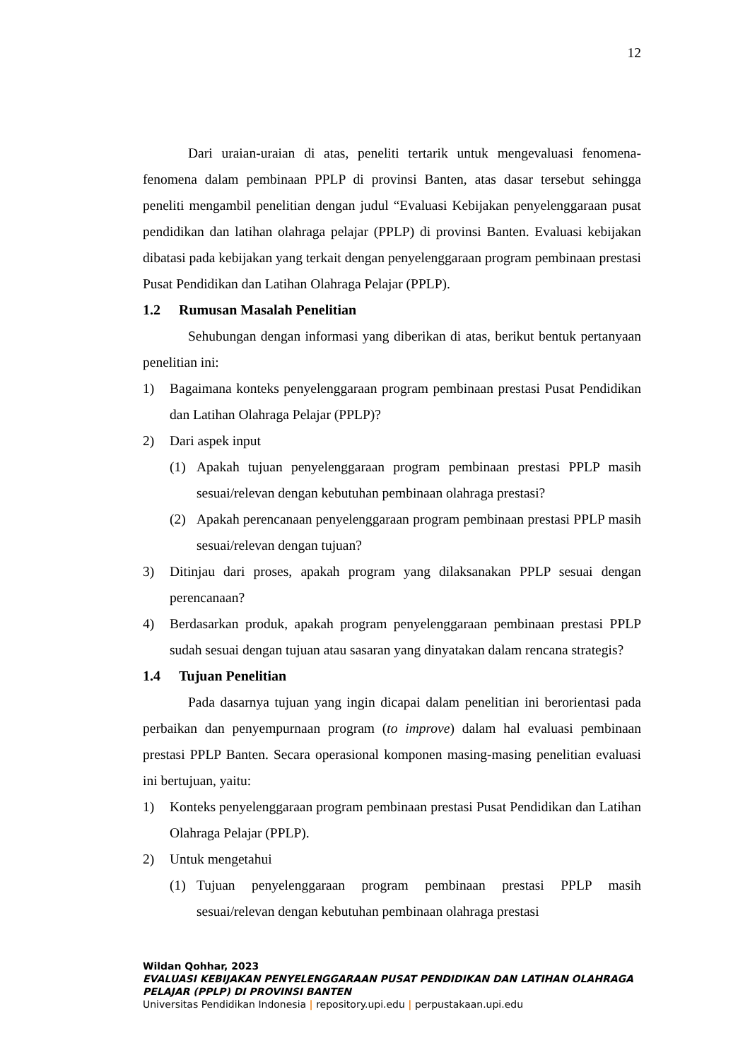12
Dari uraian-uraian di atas, peneliti tertarik untuk mengevaluasi fenomena-fenomena dalam pembinaan PPLP di provinsi Banten, atas dasar tersebut sehingga peneliti mengambil penelitian dengan judul “Evaluasi Kebijakan penyelenggaraan pusat pendidikan dan latihan olahraga pelajar (PPLP) di provinsi Banten. Evaluasi kebijakan dibatasi pada kebijakan yang terkait dengan penyelenggaraan program pembinaan prestasi Pusat Pendidikan dan Latihan Olahraga Pelajar (PPLP).
1.2 Rumusan Masalah Penelitian
Sehubungan dengan informasi yang diberikan di atas, berikut bentuk pertanyaan penelitian ini:
1) Bagaimana konteks penyelenggaraan program pembinaan prestasi Pusat Pendidikan dan Latihan Olahraga Pelajar (PPLP)?
2) Dari aspek input
(1) Apakah tujuan penyelenggaraan program pembinaan prestasi PPLP masih sesuai/relevan dengan kebutuhan pembinaan olahraga prestasi?
(2) Apakah perencanaan penyelenggaraan program pembinaan prestasi PPLP masih sesuai/relevan dengan tujuan?
3) Ditinjau dari proses, apakah program yang dilaksanakan PPLP sesuai dengan perencanaan?
4) Berdasarkan produk, apakah program penyelenggaraan pembinaan prestasi PPLP sudah sesuai dengan tujuan atau sasaran yang dinyatakan dalam rencana strategis?
1.4 Tujuan Penelitian
Pada dasarnya tujuan yang ingin dicapai dalam penelitian ini berorientasi pada perbaikan dan penyempurnaan program (to improve) dalam hal evaluasi pembinaan prestasi PPLP Banten. Secara operasional komponen masing-masing penelitian evaluasi ini bertujuan, yaitu:
1) Konteks penyelenggaraan program pembinaan prestasi Pusat Pendidikan dan Latihan Olahraga Pelajar (PPLP).
2) Untuk mengetahui
(1) Tujuan penyelenggaraan program pembinaan prestasi PPLP masih sesuai/relevan dengan kebutuhan pembinaan olahraga prestasi
Wildan Qohhar, 2023
EVALUASI KEBIJAKAN PENYELENGGARAAN PUSAT PENDIDIKAN DAN LATIHAN OLAHRAGA
PELAJAR (PPLP) DI PROVINSI BANTEN
Universitas Pendidikan Indonesia | repository.upi.edu | perpustakaan.upi.edu